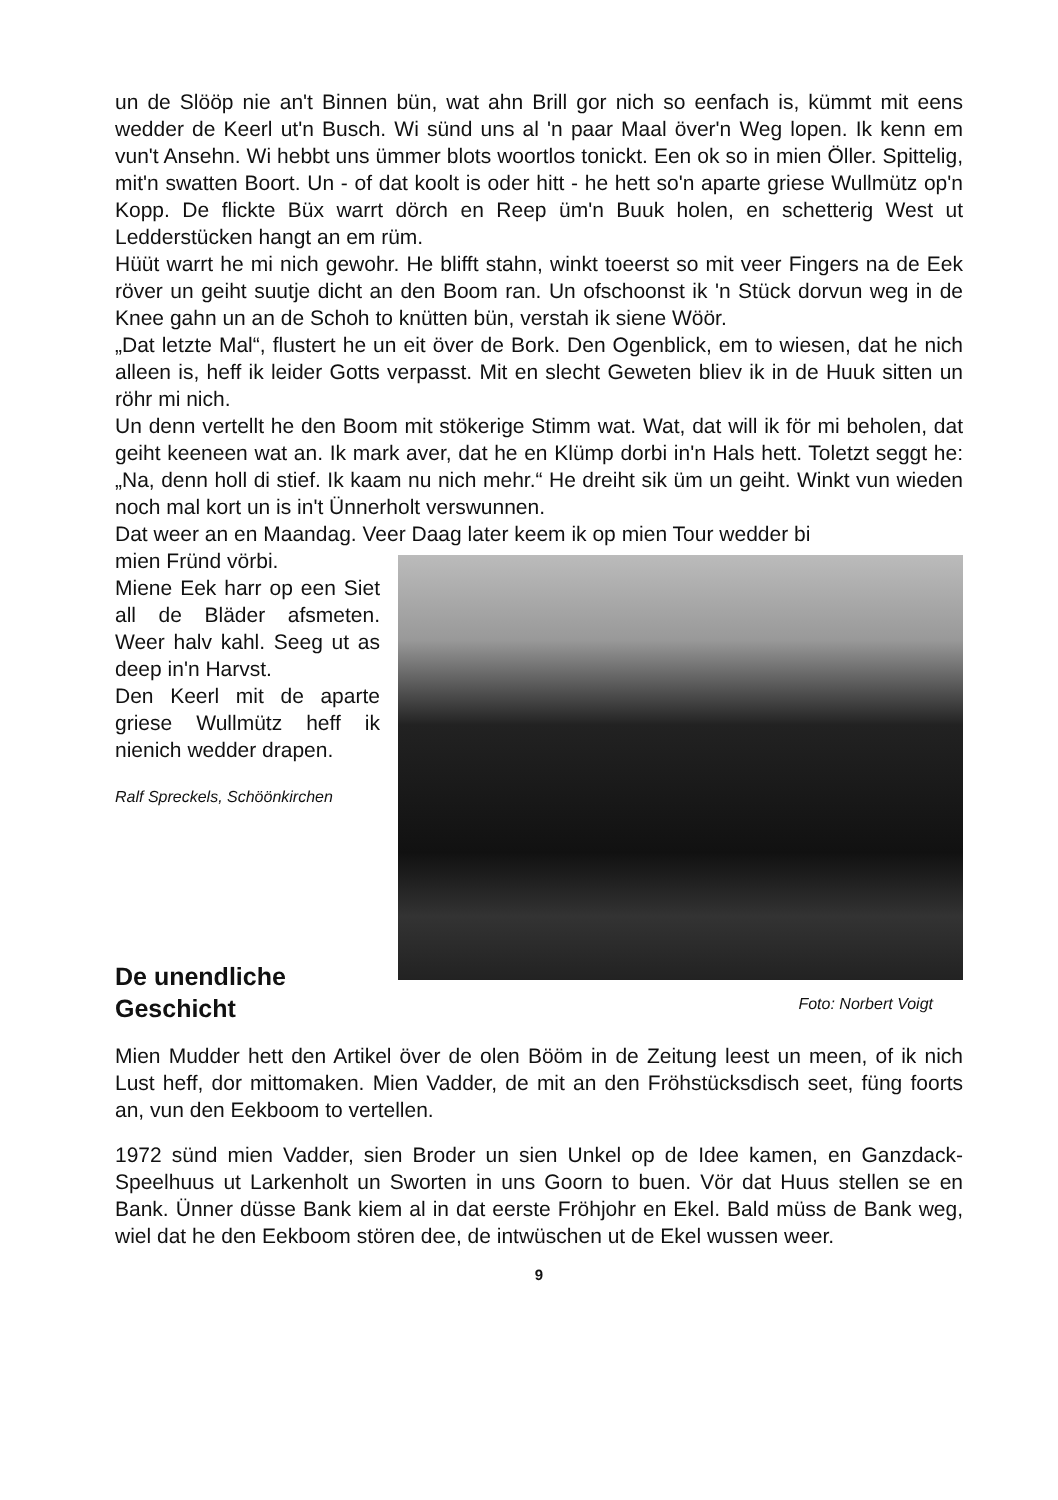un de Slööp nie an't Binnen bün, wat ahn Brill gor nich so eenfach is, kümmt mit eens wedder de Keerl ut'n Busch. Wi sünd uns al 'n paar Maal över'n Weg lopen. Ik kenn em vun't Ansehn. Wi hebbt uns ümmer blots woortlos tonickt. Een ok so in mien Öller. Spittelig, mit'n swatten Boort. Un - of dat koolt is oder hitt - he hett so'n aparte griese Wullmütz op'n Kopp. De flickte Büx warrt dörch en Reep üm'n Buuk holen, en schetterig West ut Ledderstücken hangt an em rüm.
Hüüt warrt he mi nich gewohr. He blifft stahn, winkt toeerst so mit veer Fingers na de Eek röver un geiht suutje dicht an den Boom ran. Un ofschoonst ik 'n Stück dorvun weg in de Knee gahn un an de Schoh to knütten bün, verstah ik siene Wöör.
„Dat letzte Mal“, flustert he un eit över de Bork. Den Ogenblick, em to wiesen, dat he nich alleen is, heff ik leider Gotts verpasst. Mit en slecht Geweten bliev ik in de Huuk sitten un röhr mi nich.
Un denn vertellt he den Boom mit stökerige Stimm wat. Wat, dat will ik för mi beholen, dat geiht keeneen wat an. Ik mark aver, dat he en Klümp dorbi in'n Hals hett. Toletzt seggt he: „Na, denn holl di stief. Ik kaam nu nich mehr.“ He dreiht sik üm un geiht. Winkt vun wieden noch mal kort un is in't Ünnerholt verswunnen.
Dat weer an en Maandag. Veer Daag later keem ik op mien Tour wedder bi
mien Fründ vörbi.
Miene Eek harr op een Siet all de Bläder afsmeten. Weer halv kahl. Seeg ut as deep in'n Harvst.
Den Keerl mit de aparte griese Wullmütz heff ik nienich wedder drapen.
Ralf Spreckels, Schöönkirchen
De unendliche Geschicht
Foto: Norbert Voigt
Mien Mudder hett den Artikel över de olen Bööm in de Zeitung leest un meen, of ik nich Lust heff, dor mittomaken. Mien Vadder, de mit an den Fröhstücksdisch seet, füng foorts an, vun den Eekboom to vertellen.
1972 sünd mien Vadder, sien Broder un sien Unkel op de Idee kamen, en Ganzdack-Speelhuus ut Larkenholt un Sworten in uns Goorn to buen. Vör dat Huus stellen se en Bank. Ünner düsse Bank kiem al in dat eerste Fröhjohr en Ekel. Bald müss de Bank weg, wiel dat he den Eekboom stören dee, de intwüschen ut de Ekel wussen weer.
9